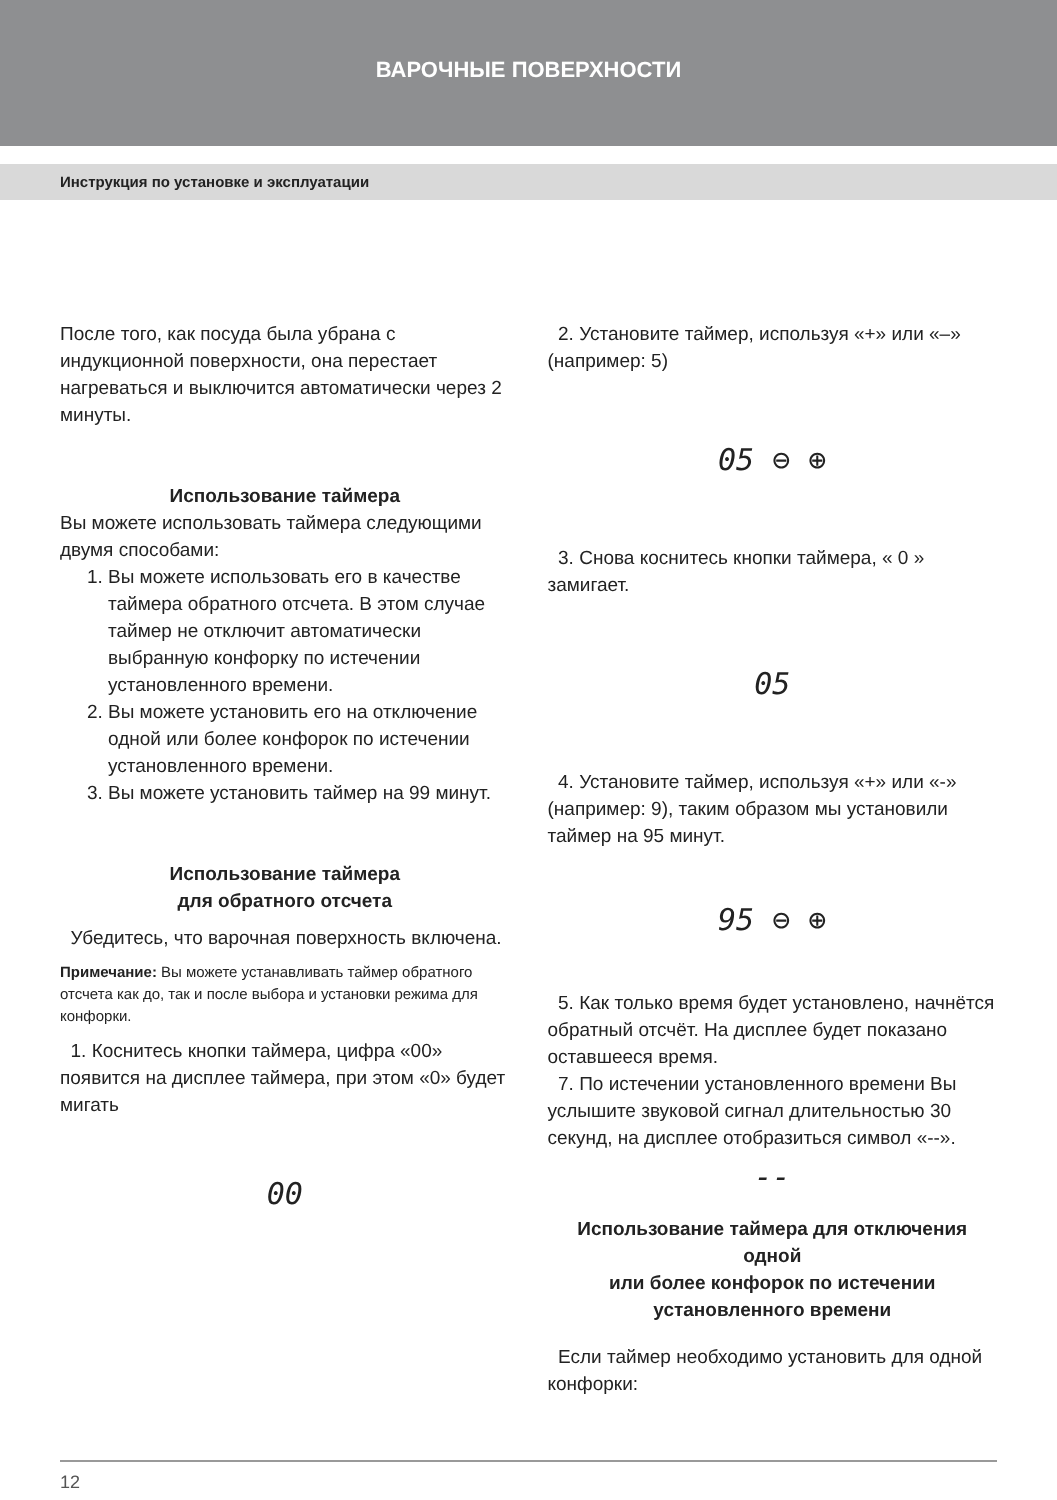ВАРОЧНЫЕ ПОВЕРХНОСТИ
Инструкция по установке и эксплуатации
После того, как посуда была убрана с индукционной поверхности, она перестает нагреваться и выключится автоматически через 2 минуты.
Использование таймера
Вы можете использовать таймера следующими двумя способами:
1. Вы можете использовать его в качестве таймера обратного отсчета. В этом случае таймер не отключит автоматически выбранную конфорку по истечении установленного времени.
2. Вы можете установить его на отключение одной или более конфорок по истечении установленного времени.
3. Вы можете установить таймер на 99 минут.
Использование таймера
для обратного отсчета
Убедитесь, что варочная поверхность включена.
Примечание: Вы можете устанавливать таймер обратного отсчета как до, так и после выбора и установки режима для конфорки.
1. Коснитесь кнопки таймера, цифра «00» появится на дисплее таймера, при этом «0» будет мигать
00
2. Установите таймер, используя «+» или «–» (например: 5)
05 ⊖ ⊕
3. Снова коснитесь кнопки таймера, « 0 » замигает.
05
4. Установите таймер, используя «+» или «-» (например: 9), таким образом мы установили таймер на 95 минут.
95 ⊖ ⊕
5. Как только время будет установлено, начнётся обратный отсчёт. На дисплее будет показано оставшееся время.
7. По истечении установленного времени Вы услышите звуковой сигнал длительностью 30 секунд, на дисплее отобразиться символ «--».
--
Использование таймера для отключения одной
или более конфорок по истечении установленного времени
Если таймер необходимо установить для одной конфорки:
12